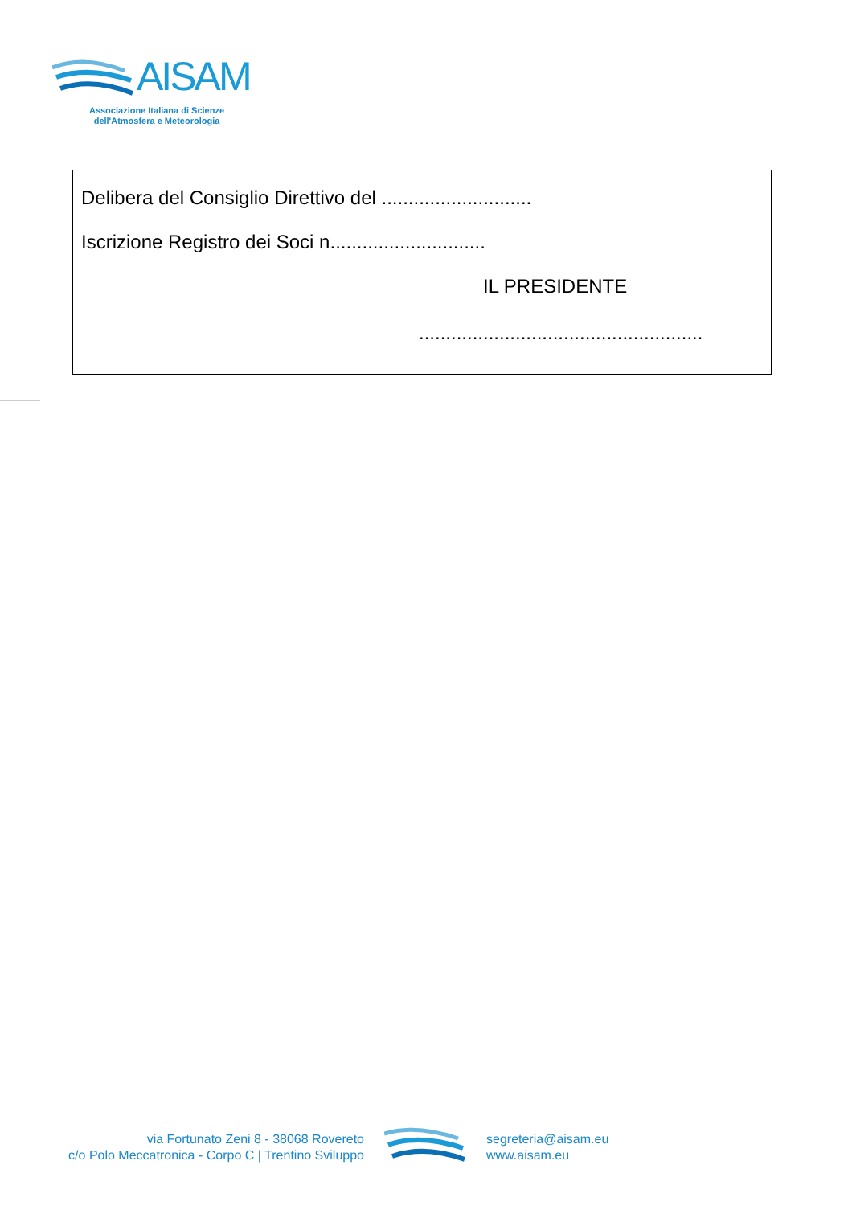AISAM
Associazione Italiana di Scienze
dell'Atmosfera e Meteorologia
Delibera del Consiglio Direttivo del ............................
Iscrizione Registro dei Soci n.............................
IL PRESIDENTE
.....................................................
via Fortunato Zeni 8 - 38068 Rovereto
c/o Polo Meccatronica - Corpo C | Trentino Sviluppo
segreteria@aisam.eu
www.aisam.eu